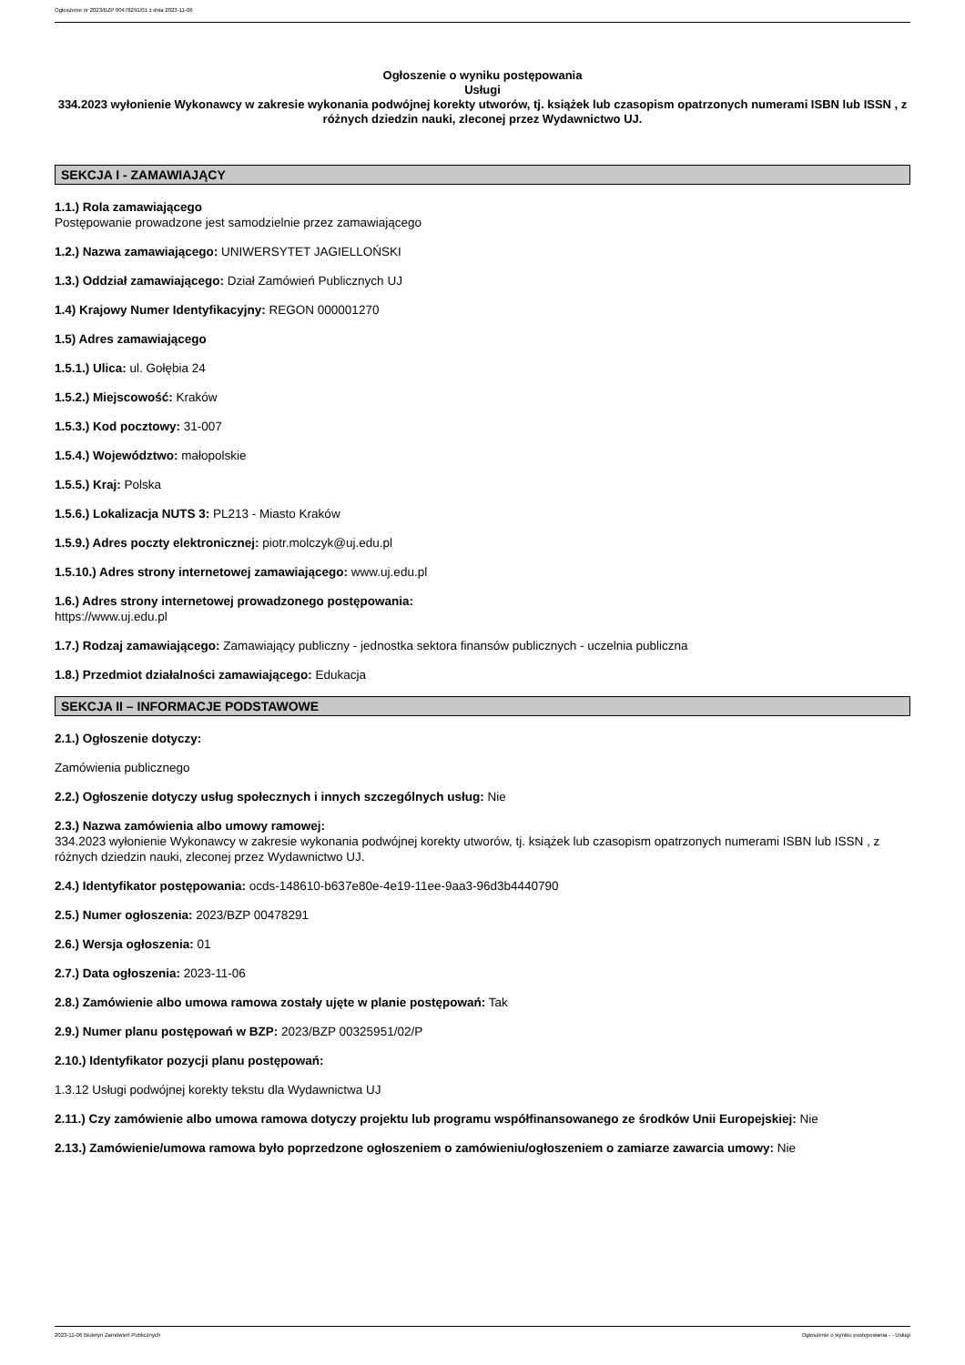Ogłoszenie nr 2023/BZP 00478291/01 z dnia 2023-11-06
Ogłoszenie o wyniku postępowania
Usługi
334.2023 wyłonienie Wykonawcy w zakresie wykonania podwójnej korekty utworów, tj. książek lub czasopism opatrzonych numerami ISBN lub ISSN , z różnych dziedzin nauki, zleconej przez Wydawnictwo UJ.
SEKCJA I - ZAMAWIAJĄCY
1.1.) Rola zamawiającego
Postępowanie prowadzone jest samodzielnie przez zamawiającego
1.2.) Nazwa zamawiającego: UNIWERSYTET JAGIELLOŃSKI
1.3.) Oddział zamawiającego: Dział Zamówień Publicznych UJ
1.4) Krajowy Numer Identyfikacyjny: REGON 000001270
1.5) Adres zamawiającego
1.5.1.) Ulica: ul. Gołębia 24
1.5.2.) Miejscowość: Kraków
1.5.3.) Kod pocztowy: 31-007
1.5.4.) Województwo: małopolskie
1.5.5.) Kraj: Polska
1.5.6.) Lokalizacja NUTS 3: PL213 - Miasto Kraków
1.5.9.) Adres poczty elektronicznej: piotr.molczyk@uj.edu.pl
1.5.10.) Adres strony internetowej zamawiającego: www.uj.edu.pl
1.6.) Adres strony internetowej prowadzonego postępowania:
https://www.uj.edu.pl
1.7.) Rodzaj zamawiającego: Zamawiający publiczny - jednostka sektora finansów publicznych - uczelnia publiczna
1.8.) Przedmiot działalności zamawiającego: Edukacja
SEKCJA II – INFORMACJE PODSTAWOWE
2.1.) Ogłoszenie dotyczy:
Zamówienia publicznego
2.2.) Ogłoszenie dotyczy usług społecznych i innych szczególnych usług: Nie
2.3.) Nazwa zamówienia albo umowy ramowej:
334.2023 wyłonienie Wykonawcy w zakresie wykonania podwójnej korekty utworów, tj. książek lub czasopism opatrzonych numerami ISBN lub ISSN , z różnych dziedzin nauki, zleconej przez Wydawnictwo UJ.
2.4.) Identyfikator postępowania: ocds-148610-b637e80e-4e19-11ee-9aa3-96d3b4440790
2.5.) Numer ogłoszenia: 2023/BZP 00478291
2.6.) Wersja ogłoszenia: 01
2.7.) Data ogłoszenia: 2023-11-06
2.8.) Zamówienie albo umowa ramowa zostały ujęte w planie postępowań: Tak
2.9.) Numer planu postępowań w BZP: 2023/BZP 00325951/02/P
2.10.) Identyfikator pozycji planu postępowań:
1.3.12 Usługi podwójnej korekty tekstu dla Wydawnictwa UJ
2.11.) Czy zamówienie albo umowa ramowa dotyczy projektu lub programu współfinansowanego ze środków Unii Europejskiej: Nie
2.13.) Zamówienie/umowa ramowa było poprzedzone ogłoszeniem o zamówieniu/ogłoszeniem o zamiarze zawarcia umowy: Nie
2023-11-06 Biuletyn Zamówień Publicznych Ogłoszenie o wyniku postępowania - - Usługi